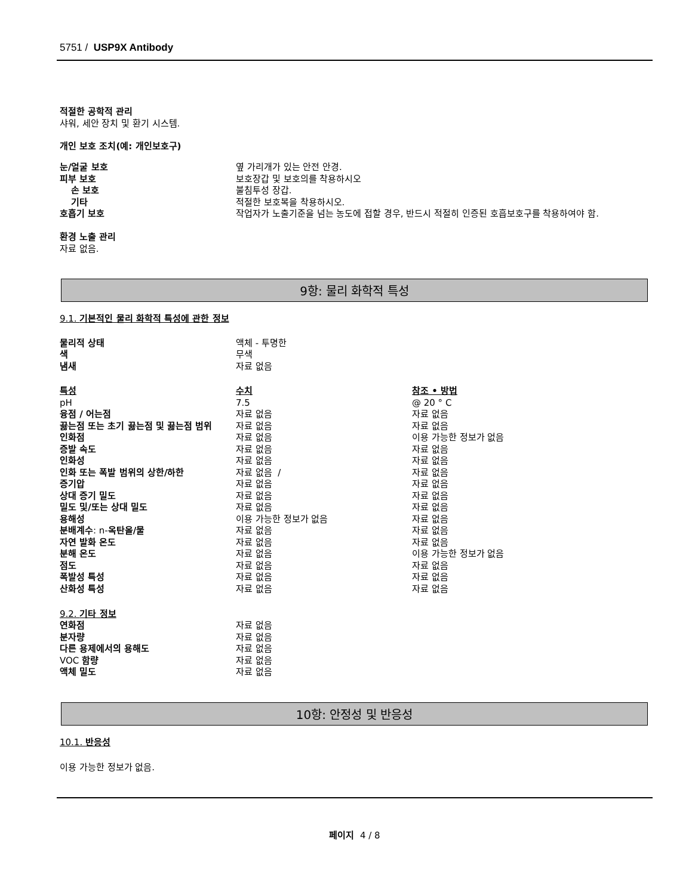5751 / USP9X Antibody
적절한 공학적 관리
샤워, 세안 장치 및 환기 시스템.
개인 보호 조치(예: 개인보호구)
| 눈/얼굴 보호 | 옆 가리개가 있는 안전 안경. |
| 피부 보호 | 보호장갑 및 보호의를 착용하시오 |
| 손 보호 | 불침투성 장갑. |
| 기타 | 적절한 보호복을 착용하시오. |
| 호흡기 보호 | 작업자가 노출기준을 넘는 농도에 접할 경우, 반드시 적절히 인증된 호흡보호구를 착용하여야 함. |
환경 노출 관리
자료 없음.
9항: 물리 화학적 특성
9.1. 기본적인 물리 화학적 특성에 관한 정보
| 물리적 상태 | 액체 - 투명한 |
| 색 | 무색 |
| 냄새 | 자료 없음 |
| 특성 | 수치 | 참조 • 방법 |
| pH | 7.5 | @ 20 ° C |
| 융점 / 어는점 | 자료 없음 | 자료 없음 |
| 끓는점 또는 초기 끓는점 및 끓는점 범위 | 자료 없음 | 자료 없음 |
| 인화점 | 자료 없음 | 이용 가능한 정보가 없음 |
| 증발 속도 | 자료 없음 | 자료 없음 |
| 인화성 | 자료 없음 | 자료 없음 |
| 인화 또는 폭발 범위의 상한/하한 | 자료 없음 / | 자료 없음 |
| 증기압 | 자료 없음 | 자료 없음 |
| 상대 증기 밀도 | 자료 없음 | 자료 없음 |
| 밀도 및/또는 상대 밀도 | 자료 없음 | 자료 없음 |
| 용해성 | 이용 가능한 정보가 없음 | 자료 없음 |
| 분배계수 : n- 옥탄올/물 | 자료 없음 | 자료 없음 |
| 자연 발화 온도 | 자료 없음 | 자료 없음 |
| 분해 온도 | 자료 없음 | 이용 가능한 정보가 없음 |
| 점도 | 자료 없음 | 자료 없음 |
| 폭발성 특성 | 자료 없음 | 자료 없음 |
| 산화성 특성 | 자료 없음 | 자료 없음 |
9.2. 기타 정보
| 연화점 | 자료 없음 |
| 분자량 | 자료 없음 |
| 다른 용제에서의 용해도 | 자료 없음 |
| VOC 함량 | 자료 없음 |
| 액체 밀도 | 자료 없음 |
10항: 안정성 및 반응성
10.1. 반응성
이용 가능한 정보가 없음.
페이지 4 / 8